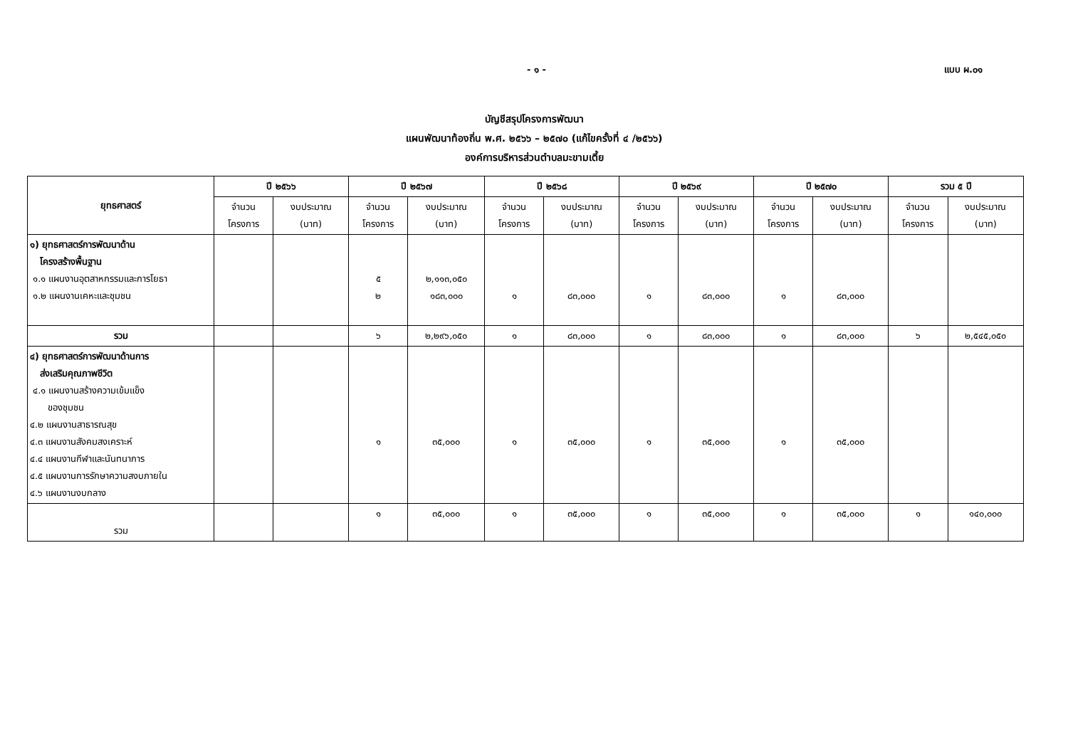- ๑ - แบบ ผ.๐๑
บัญชีสรุปโครงการพัฒนา
แผนพัฒนาท้องถิ่น พ.ศ. ๒๕๖๖ – ๒๕๗๐ (แก้ไขครั้งที่ ๔ /๒๕๖๖)
องค์การบริหารส่วนตำบลมะขามเตี้ย
| ยุทธศาสตร์ | ปี ๒๕๖๖ | | ปี ๒๕๖๗ | | ปี ๒๕๖๘ | | ปี ๒๕๖๙ | | ปี ๒๕๗๐ | | รวม ๕ ปี | |
| --- | --- | --- | --- | --- | --- | --- | --- | --- | --- | --- | --- | --- |
| | จำนวน โครงการ | งบประมาณ (บาท) | จำนวน โครงการ | งบประมาณ (บาท) | จำนวน โครงการ | งบประมาณ (บาท) | จำนวน โครงการ | งบประมาณ (บาท) | จำนวน โครงการ | งบประมาณ (บาท) | จำนวน โครงการ | งบประมาณ (บาท) |
| ๑) ยุทธศาสตร์การพัฒนาด้าน โครงสร้างพื้นฐาน ๑.๑ แผนงานอุตสาหกรรมและการโยธา ๑.๒ แผนงานเคหะและชุมชน | | | ๕ ๒ | ๒,๑๑๓,๐๕๐ ๑๘๓,๐๐๐ | ๑ | ๘๓,๐๐๐ | ๑ | ๘๓,๐๐๐ | ๑ | ๘๓,๐๐๐ | | |
| รวม | | | ๖ | ๒,๒๙๖,๐๕๐ | ๑ | ๘๓,๐๐๐ | ๑ | ๘๓,๐๐๐ | ๑ | ๘๓,๐๐๐ | ๖ | ๒,๕๔๕,๐๕๐ |
| ๔) ยุทธศาสตร์การพัฒนาด้านการ ส่งเสริมคุณภาพชีวิต ๔.๑ แผนงานสร้างความเข้มแข็ง ของชุมชน ๔.๒ แผนงานสาธารณสุข ๔.๓ แผนงานสังคมสงเคราะห์ ๔.๔ แผนงานกีฬาและนันทนาการ ๔.๕ แผนงานการรักษาความสงบภายใน ๔.๖ แผนงานงบกลาง | | | ๑ | ๓๕,๐๐๐ | ๑ | ๓๕,๐๐๐ | ๑ | ๓๕,๐๐๐ | ๑ | ๓๕,๐๐๐ | | |
| รวม | | | ๑ | ๓๕,๐๐๐ | ๑ | ๓๕,๐๐๐ | ๑ | ๓๕,๐๐๐ | ๑ | ๓๕,๐๐๐ | ๑ | ๑๔๐,๐๐๐ |